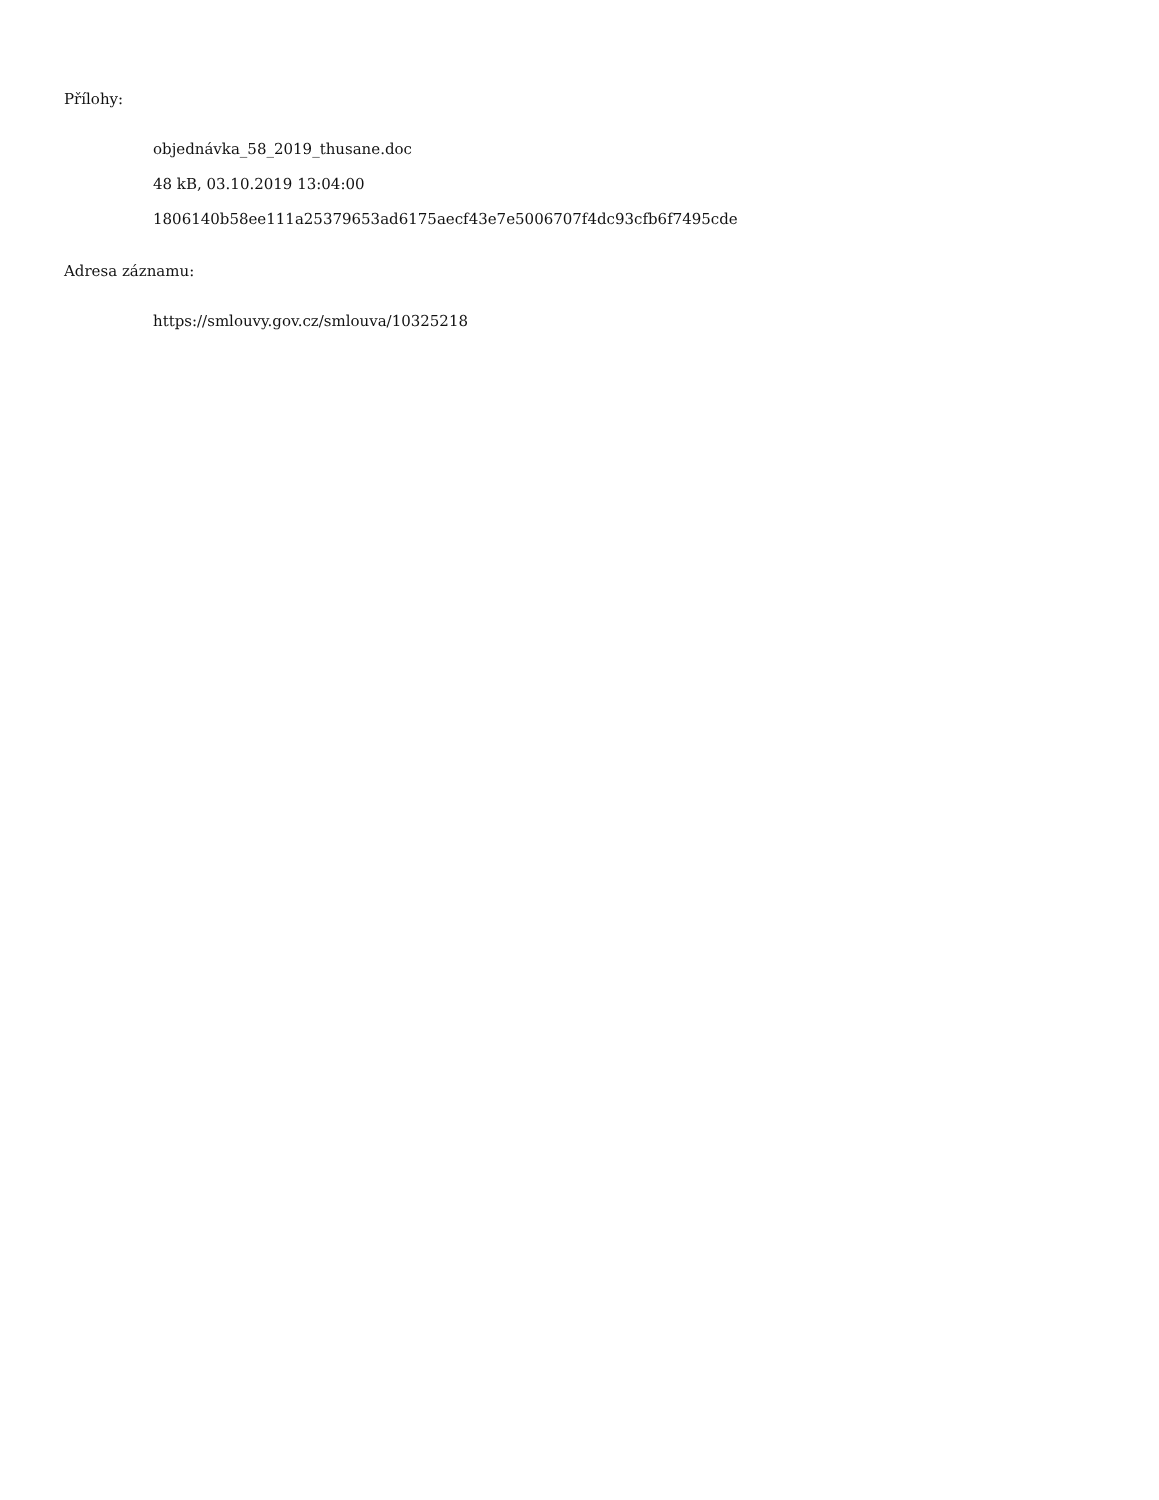Přílohy:
objednávka_58_2019_thusane.doc
48 kB, 03.10.2019 13:04:00
1806140b58ee111a25379653ad6175aecf43e7e5006707f4dc93cfb6f7495cde
Adresa záznamu:
https://smlouvy.gov.cz/smlouva/10325218